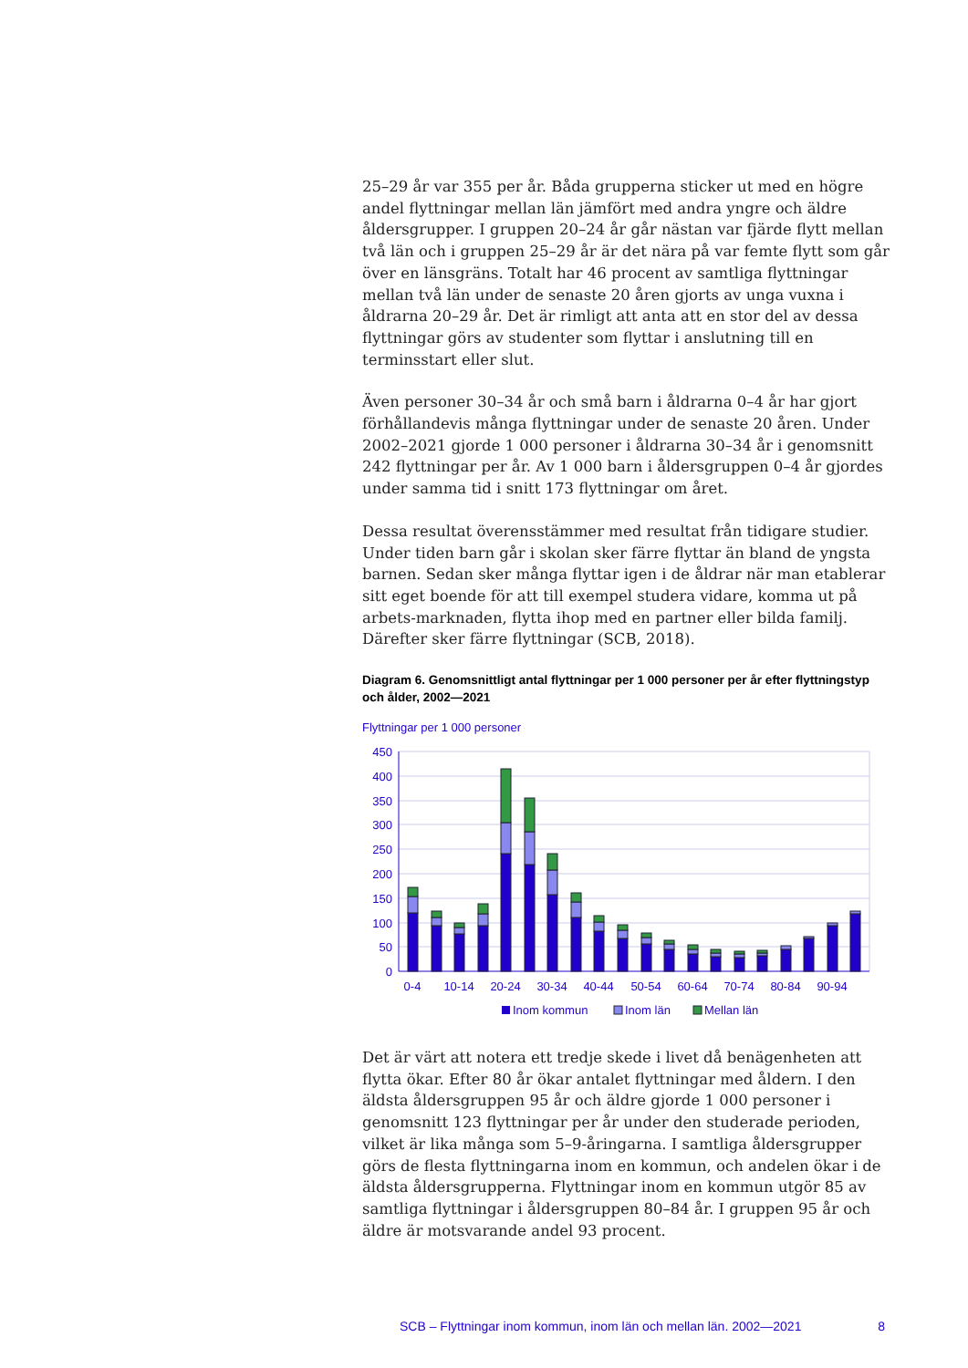25–29 år var 355 per år. Båda grupperna sticker ut med en högre andel flyttningar mellan län jämfört med andra yngre och äldre åldersgrupper. I gruppen 20–24 år går nästan var fjärde flytt mellan två län och i gruppen 25–29 år är det nära på var femte flytt som går över en länsgräns. Totalt har 46 procent av samtliga flyttningar mellan två län under de senaste 20 åren gjorts av unga vuxna i åldrarna 20–29 år. Det är rimligt att anta att en stor del av dessa flyttningar görs av studenter som flyttar i anslutning till en terminsstart eller slut.
Även personer 30–34 år och små barn i åldrarna 0–4 år har gjort förhållandevis många flyttningar under de senaste 20 åren. Under 2002–2021 gjorde 1 000 personer i åldrarna 30–34 år i genomsnitt 242 flyttningar per år. Av 1 000 barn i åldersgruppen 0–4 år gjordes under samma tid i snitt 173 flyttningar om året.
Dessa resultat överensstämmer med resultat från tidigare studier. Under tiden barn går i skolan sker färre flyttar än bland de yngsta barnen. Sedan sker många flyttar igen i de åldrar när man etablerar sitt eget boende för att till exempel studera vidare, komma ut på arbets-marknaden, flytta ihop med en partner eller bilda familj. Därefter sker färre flyttningar (SCB, 2018).
Diagram 6. Genomsnittligt antal flyttningar per 1 000 personer per år efter flyttningstyp och ålder, 2002—2021
Flyttningar per 1 000 personer
450
400
350
300
250
200
150
100
50
0
0-4
10-14
20-24
30-34
40-44
50-54
60-64
70-74
80-84
90-94
Inom kommun
Inom län
Mellan län
Det är värt att notera ett tredje skede i livet då benägenheten att flytta ökar. Efter 80 år ökar antalet flyttningar med åldern. I den äldsta åldersgruppen 95 år och äldre gjorde 1 000 personer i genomsnitt 123 flyttningar per år under den studerade perioden, vilket är lika många som 5–9-åringarna. I samtliga åldersgrupper görs de flesta flyttningarna inom en kommun, och andelen ökar i de äldsta åldersgrupperna. Flyttningar inom en kommun utgör 85 av samtliga flyttningar i åldersgruppen 80–84 år. I gruppen 95 år och äldre är motsvarande andel 93 procent.
SCB – Flyttningar inom kommun, inom län och mellan län. 2002—2021 8